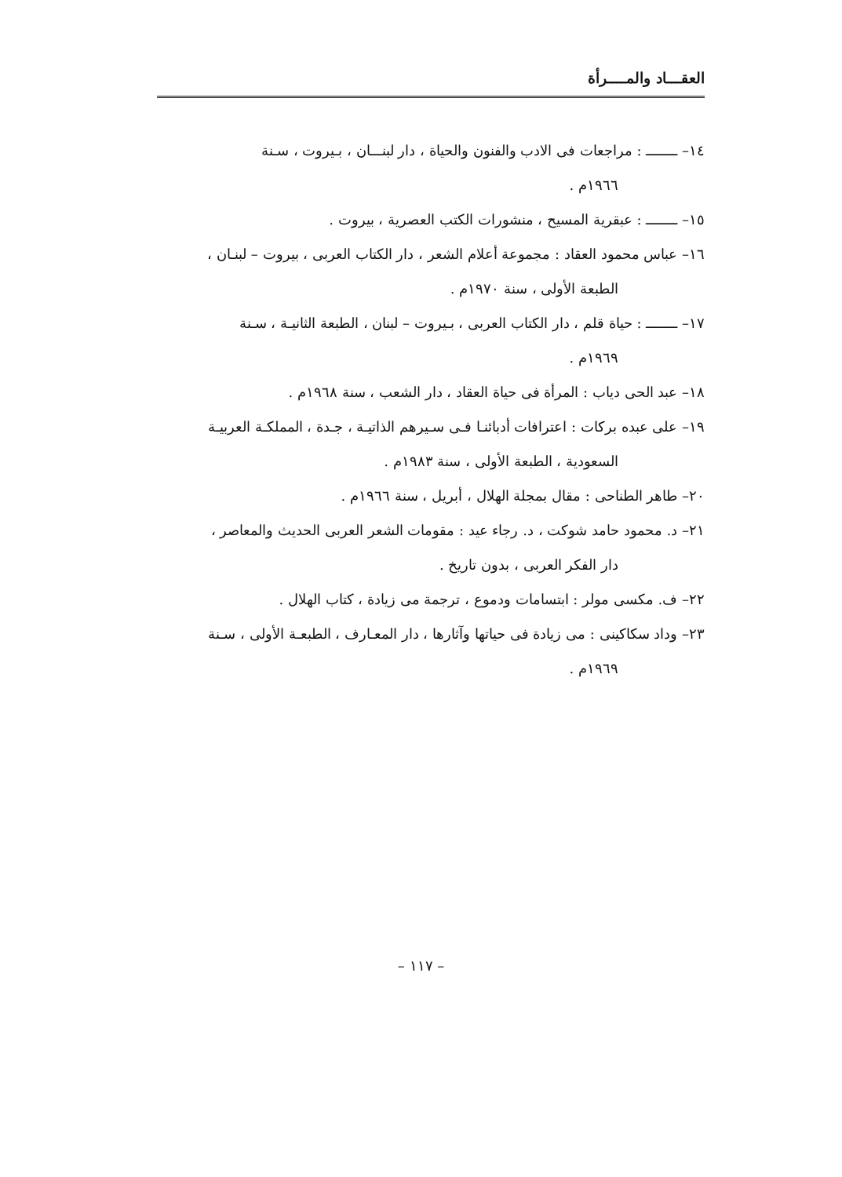العقـــاد والمــــرأة
١٤– ــــــــ : مراجعات فى الادب والفنون والحياة ، دار لبنـــان ، بـيروت ، سـنة
١٩٦٦م .
١٥– ــــــــ : عبقرية المسيح ، منشورات الكتب العصرية ، بيروت .
١٦– عباس محمود العقاد : مجموعة أعلام الشعر ، دار الكتاب العربى ، بيروت – لبنـان ،
الطبعة الأولى ، سنة ١٩٧٠م .
١٧– ــــــــ : حياة قلم ، دار الكتاب العربى ، بـيروت – لبنان ، الطبعة الثانيـة ، سـنة
١٩٦٩م .
١٨– عبد الحى دياب : المرأة فى حياة العقاد ، دار الشعب ، سنة ١٩٦٨م .
١٩– على عبده بركات : اعترافات أدبائنـا فـى سـيرهم الذاتيـة ، جـدة ، المملكـة العربيـة
السعودية ، الطبعة الأولى ، سنة ١٩٨٣م .
٢٠– طاهر الطناحى : مقال بمجلة الهلال ، أبريل ، سنة ١٩٦٦م .
٢١– د. محمود حامد شوكت ، د. رجاء عيد : مقومات الشعر العربى الحديث والمعاصر ،
دار الفكر العربى ، بدون تاريخ .
٢٢– ف. مكسى مولر : ابتسامات ودموع ، ترجمة مى زيادة ، كتاب الهلال .
٢٣– وداد سكاكينى : مى زيادة فى حياتها وآثارها ، دار المعـارف ، الطبعـة الأولى ، سـنة
١٩٦٩م .
– ١١٧ –